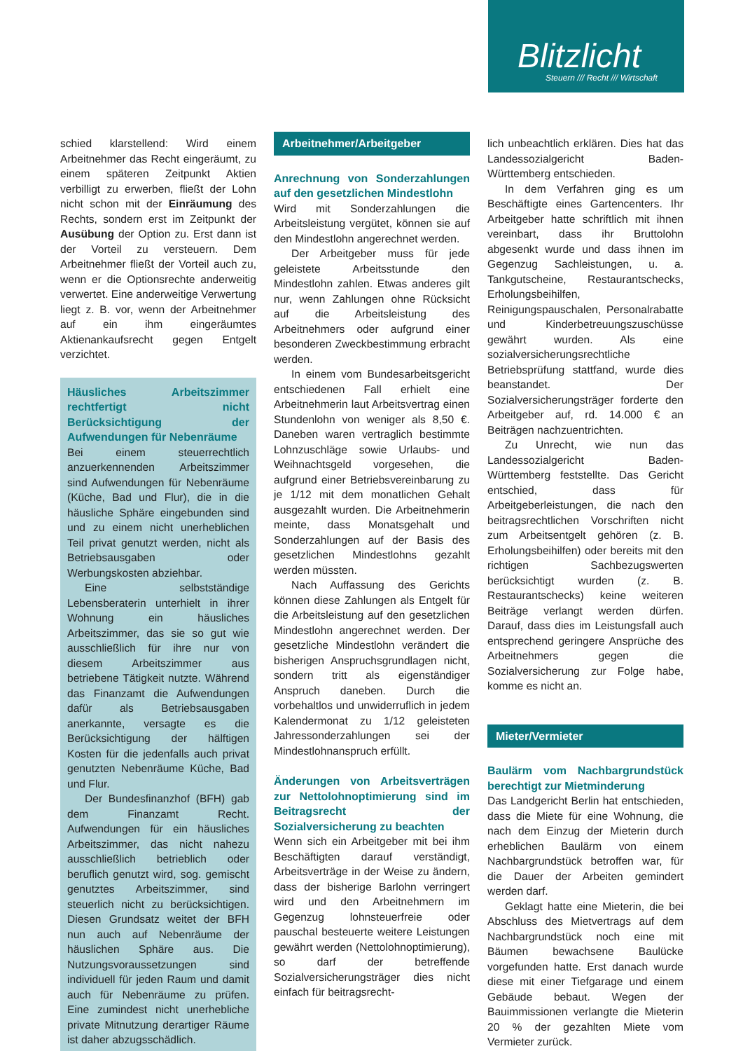Blitzlicht
Steuern /// Recht /// Wirtschaft
schied klarstellend: Wird einem Arbeitnehmer das Recht eingeräumt, zu einem späteren Zeitpunkt Aktien verbilligt zu erwerben, fließt der Lohn nicht schon mit der Einräumung des Rechts, sondern erst im Zeitpunkt der Ausübung der Option zu. Erst dann ist der Vorteil zu versteuern. Dem Arbeitnehmer fließt der Vorteil auch zu, wenn er die Optionsrechte anderweitig verwertet. Eine anderweitige Verwertung liegt z. B. vor, wenn der Arbeitnehmer auf ein ihm eingeräumtes Aktienankaufsrecht gegen Entgelt verzichtet.
Häusliches Arbeitszimmer rechtfertigt nicht Berücksichtigung der Aufwendungen für Nebenräume
Bei einem steuerrechtlich anzuerkennenden Arbeitszimmer sind Aufwendungen für Nebenräume (Küche, Bad und Flur), die in die häusliche Sphäre eingebunden sind und zu einem nicht unerheblichen Teil privat genutzt werden, nicht als Betriebsausgaben oder Werbungskosten abziehbar.
Eine selbstständige Lebensberaterin unterhielt in ihrer Wohnung ein häusliches Arbeitszimmer, das sie so gut wie ausschließlich für ihre nur von diesem Arbeitszimmer aus betriebene Tätigkeit nutzte. Während das Finanzamt die Aufwendungen dafür als Betriebsausgaben anerkannte, versagte es die Berücksichtigung der hälftigen Kosten für die jedenfalls auch privat genutzten Nebenräume Küche, Bad und Flur.
Der Bundesfinanzhof (BFH) gab dem Finanzamt Recht. Aufwendungen für ein häusliches Arbeitszimmer, das nicht nahezu ausschließlich betrieblich oder beruflich genutzt wird, sog. gemischt genutztes Arbeitszimmer, sind steuerlich nicht zu berücksichtigen. Diesen Grundsatz weitet der BFH nun auch auf Nebenräume der häuslichen Sphäre aus. Die Nutzungsvoraussetzungen sind individuell für jeden Raum und damit auch für Nebenräume zu prüfen. Eine zumindest nicht unerhebliche private Mitnutzung derartiger Räume ist daher abzugsschädlich.
Arbeitnehmer/Arbeitgeber
Anrechnung von Sonderzahlungen auf den gesetzlichen Mindestlohn
Wird mit Sonderzahlungen die Arbeitsleistung vergütet, können sie auf den Mindestlohn angerechnet werden.
Der Arbeitgeber muss für jede geleistete Arbeitsstunde den Mindestlohn zahlen. Etwas anderes gilt nur, wenn Zahlungen ohne Rücksicht auf die Arbeitsleistung des Arbeitnehmers oder aufgrund einer besonderen Zweckbestimmung erbracht werden.
In einem vom Bundesarbeitsgericht entschiedenen Fall erhielt eine Arbeitnehmerin laut Arbeitsvertrag einen Stundenlohn von weniger als 8,50 €. Daneben waren vertraglich bestimmte Lohnzuschläge sowie Urlaubs- und Weihnachtsgeld vorgesehen, die aufgrund einer Betriebsvereinbarung zu je 1/12 mit dem monatlichen Gehalt ausgezahlt wurden. Die Arbeitnehmerin meinte, dass Monatsgehalt und Sonderzahlungen auf der Basis des gesetzlichen Mindestlohns gezahlt werden müssten.
Nach Auffassung des Gerichts können diese Zahlungen als Entgelt für die Arbeitsleistung auf den gesetzlichen Mindestlohn angerechnet werden. Der gesetzliche Mindestlohn verändert die bisherigen Anspruchsgrundlagen nicht, sondern tritt als eigenständiger Anspruch daneben. Durch die vorbehaltlos und unwiderruflich in jedem Kalendermonat zu 1/12 geleisteten Jahressonderzahlungen sei der Mindestlohnanspruch erfüllt.
Änderungen von Arbeitsverträgen zur Nettolohnoptimierung sind im Beitragsrecht der Sozialversicherung zu beachten
Wenn sich ein Arbeitgeber mit bei ihm Beschäftigten darauf verständigt, Arbeitsverträge in der Weise zu ändern, dass der bisherige Barlohn verringert wird und den Arbeitnehmern im Gegenzug lohnsteuerfreie oder pauschal besteuerte weitere Leistungen gewährt werden (Nettolohnoptimierung), so darf der betreffende Sozialversicherungsträger dies nicht einfach für beitragsrecht-
lich unbeachtlich erklären. Dies hat das Landessozialgericht Baden-Württemberg entschieden.
In dem Verfahren ging es um Beschäftigte eines Gartencenters. Ihr Arbeitgeber hatte schriftlich mit ihnen vereinbart, dass ihr Bruttolohn abgesenkt wurde und dass ihnen im Gegenzug Sachleistungen, u. a. Tankgutscheine, Restaurantschecks, Erholungsbeihilfen, Reinigungspauschalen, Personalrabatte und Kinderbetreuungszuschüsse gewährt wurden. Als eine sozialversicherungsrechtliche Betriebsprüfung stattfand, wurde dies beanstandet. Der Sozialversicherungsträger forderte den Arbeitgeber auf, rd. 14.000 € an Beiträgen nachzuentrichten.
Zu Unrecht, wie nun das Landessozialgericht Baden-Württemberg feststellte. Das Gericht entschied, dass für Arbeitgeberleistungen, die nach den beitragsrechtlichen Vorschriften nicht zum Arbeitsentgelt gehören (z. B. Erholungsbeihilfen) oder bereits mit den richtigen Sachbezugswerten berücksichtigt wurden (z. B. Restaurantschecks) keine weiteren Beiträge verlangt werden dürfen. Darauf, dass dies im Leistungsfall auch entsprechend geringere Ansprüche des Arbeitnehmers gegen die Sozialversicherung zur Folge habe, komme es nicht an.
Mieter/Vermieter
Baulärm vom Nachbargrundstück berechtigt zur Mietminderung
Das Landgericht Berlin hat entschieden, dass die Miete für eine Wohnung, die nach dem Einzug der Mieterin durch erheblichen Baulärm von einem Nachbargrundstück betroffen war, für die Dauer der Arbeiten gemindert werden darf.
Geklagt hatte eine Mieterin, die bei Abschluss des Mietvertrags auf dem Nachbargrundstück noch eine mit Bäumen bewachsene Baulücke vorgefunden hatte. Erst danach wurde diese mit einer Tiefgarage und einem Gebäude bebaut. Wegen der Bauimmissionen verlangte die Mieterin 20 % der gezahlten Miete vom Vermieter zurück.